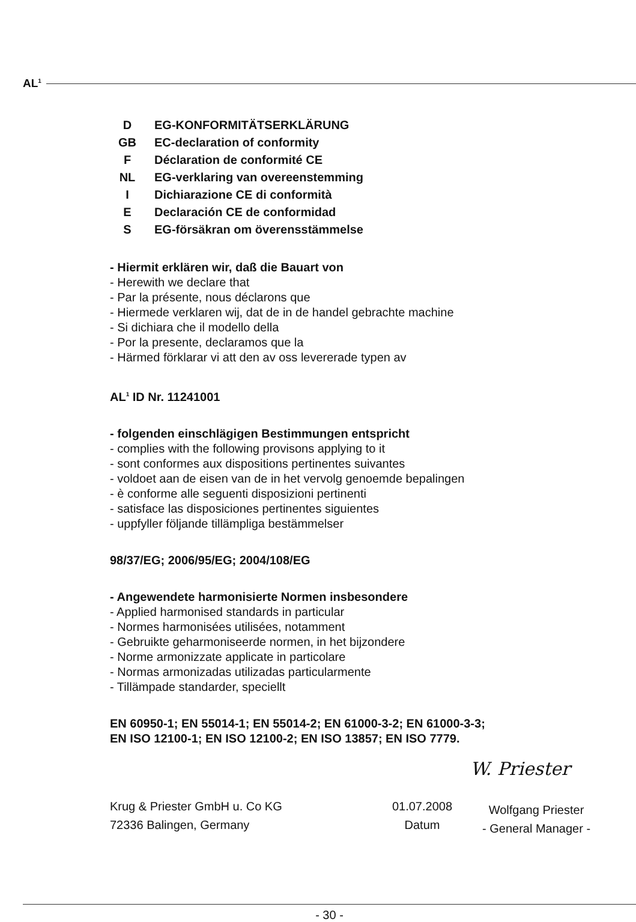AL<sup>1</sup>
D EG-KONFORMITÄTSERKLÄRUNG
GB EC-declaration of conformity
F Déclaration de conformité CE
NL EG-verklaring van overeenstemming
I Dichiarazione CE di conformità
E Declaración CE de conformidad
S EG-försäkran om överensstämmelse
- Hiermit erklären wir, daß die Bauart von
- Herewith we declare that
- Par la présente, nous déclarons que
- Hiermede verklaren wij, dat de in de handel gebrachte machine
- Si dichiara che il modello della
- Por la presente, declaramos que la
- Härmed förklarar vi att den av oss levererade typen av
AL<sup>1</sup> ID Nr. 11241001
- folgenden einschlägigen Bestimmungen entspricht
- complies with the following provisons applying to it
- sont conformes aux dispositions pertinentes suivantes
- voldoet aan de eisen van de in het vervolg genoemde bepalingen
- è conforme alle seguenti disposizioni pertinenti
- satisface las disposiciones pertinentes siguientes
- uppfyller följande tillämpliga bestämmelser
98/37/EG; 2006/95/EG; 2004/108/EG
- Angewendete harmonisierte Normen insbesondere
- Applied harmonised standards in particular
- Normes harmonisées utilisées, notamment
- Gebruikte geharmoniseerde normen, in het bijzondere
- Norme armonizzate applicate in particolare
- Normas armonizadas utilizadas particularmente
- Tillämpade standarder, speciellt
EN 60950-1; EN 55014-1; EN 55014-2; EN 61000-3-2; EN 61000-3-3;
EN ISO 12100-1; EN ISO 12100-2; EN ISO 13857; EN ISO 7779.
W. Priester
Krug & Priester GmbH u. Co KG
72336 Balingen, Germany
01.07.2008
Datum
Wolfgang Priester
- General Manager -
- 30 -